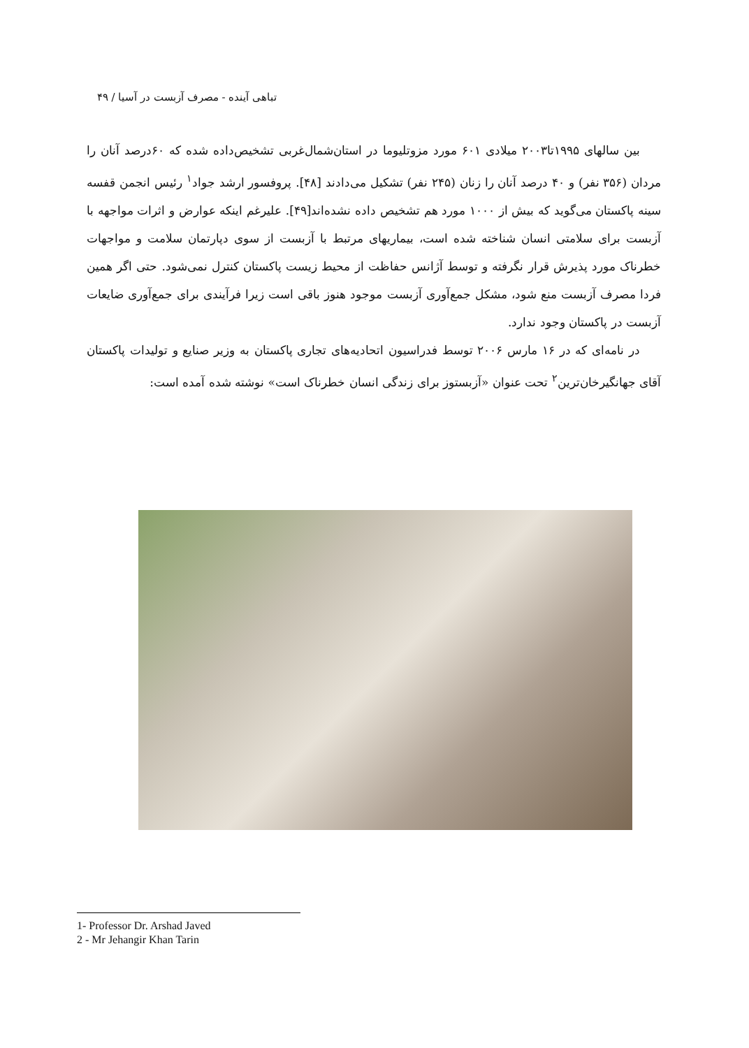تباهی آینده - مصرف آزبست در آسیا / ۴۹
بین سالهای ۱۹۹۵تا۲۰۰۳ میلادی ۶۰۱ مورد مزوتلیوما در استان‌شمال‌غربی تشخیص‌داده شده که ۶۰درصد آنان را مردان (۳۵۶ نفر) و ۴۰ درصد آنان را زنان (۲۴۵ نفر) تشکیل می‌دادند [۴۸]. پروفسور ارشد جواد<sup>۱</sup> رئیس انجمن قفسه سینه پاکستان می‌گوید که بیش از ۱۰۰۰ مورد هم تشخیص داده نشده‌اند[۴۹]. علیرغم اینکه عوارض و اثرات مواجهه با آزبست برای سلامتی انسان شناخته شده است، بیماریهای مرتبط با آزبست از سوی دپارتمان سلامت و مواجهات خطرناک مورد پذیرش قرار نگرفته و توسط آژانس حفاظت از محیط زیست پاکستان کنترل نمی‌شود. حتی اگر همین فردا مصرف آزبست منع شود، مشکل جمع‌آوری آزبست موجود هنوز باقی است زیرا فرآیندی برای جمع‌آوری ضایعات آزبست در پاکستان وجود ندارد.
در نامه‌ای که در ۱۶ مارس ۲۰۰۶ توسط فدراسیون اتحادیه‌های تجاری پاکستان به وزیر صنایع و تولیدات پاکستان آقای جهانگیرخان‌ترین<sup>۲</sup> تحت عنوان «آزبستوز برای زندگی انسان خطرناک است» نوشته شده آمده است:
1- Professor Dr. Arshad Javed
2 - Mr Jehangir Khan Tarin